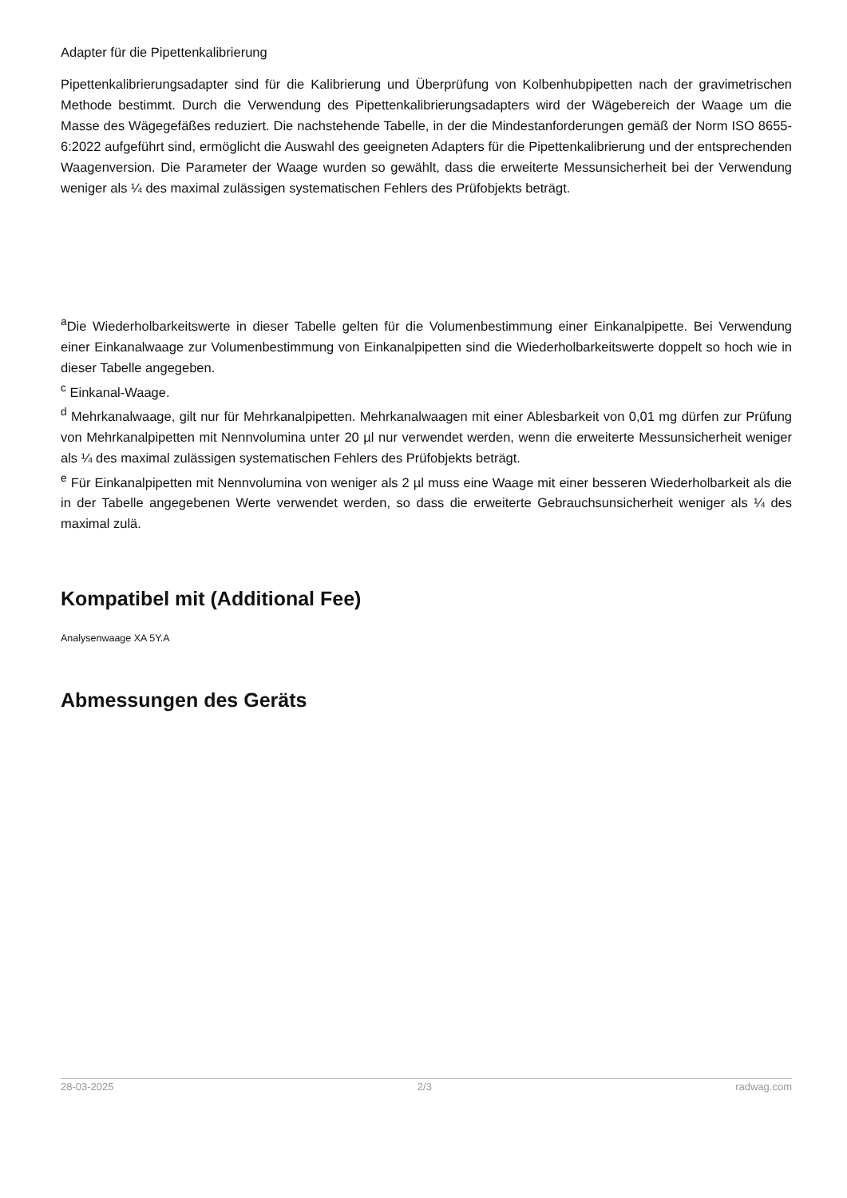Adapter für die Pipettenkalibrierung
Pipettenkalibrierungsadapter sind für die Kalibrierung und Überprüfung von Kolbenhubpipetten nach der gravimetrischen Methode bestimmt. Durch die Verwendung des Pipettenkalibrierungsadapters wird der Wägebereich der Waage um die Masse des Wägegefäßes reduziert. Die nachstehende Tabelle, in der die Mindestanforderungen gemäß der Norm ISO 8655-6:2022 aufgeführt sind, ermöglicht die Auswahl des geeigneten Adapters für die Pipettenkalibrierung und der entsprechenden Waagenversion. Die Parameter der Waage wurden so gewählt, dass die erweiterte Messunsicherheit bei der Verwendung weniger als ¼ des maximal zulässigen systematischen Fehlers des Prüfobjekts beträgt.
<sup>a</sup> Die Wiederholbarkeitswerte in dieser Tabelle gelten für die Volumenbestimmung einer Einkanalpipette. Bei Verwendung einer Einkanalwaage zur Volumenbestimmung von Einkanalpipetten sind die Wiederholbarkeitswerte doppelt so hoch wie in dieser Tabelle angegeben.
<sup>c</sup> Einkanal-Waage.
<sup>d</sup> Mehrkanalwaage, gilt nur für Mehrkanalpipetten. Mehrkanalwaagen mit einer Ablesbarkeit von 0,01 mg dürfen zur Prüfung von Mehrkanalpipetten mit Nennvolumina unter 20 µl nur verwendet werden, wenn die erweiterte Messunsicherheit weniger als ¼ des maximal zulässigen systematischen Fehlers des Prüfobjekts beträgt.
<sup>e</sup> Für Einkanalpipetten mit Nennvolumina von weniger als 2 µl muss eine Waage mit einer besseren Wiederholbarkeit als die in der Tabelle angegebenen Werte verwendet werden, so dass die erweiterte Gebrauchsunsicherheit weniger als ¼ des maximal zulä.
Kompatibel mit (Additional Fee)
Analysenwaage XA 5Y.A
Abmessungen des Geräts
28-03-2025 2/3 radwag.com